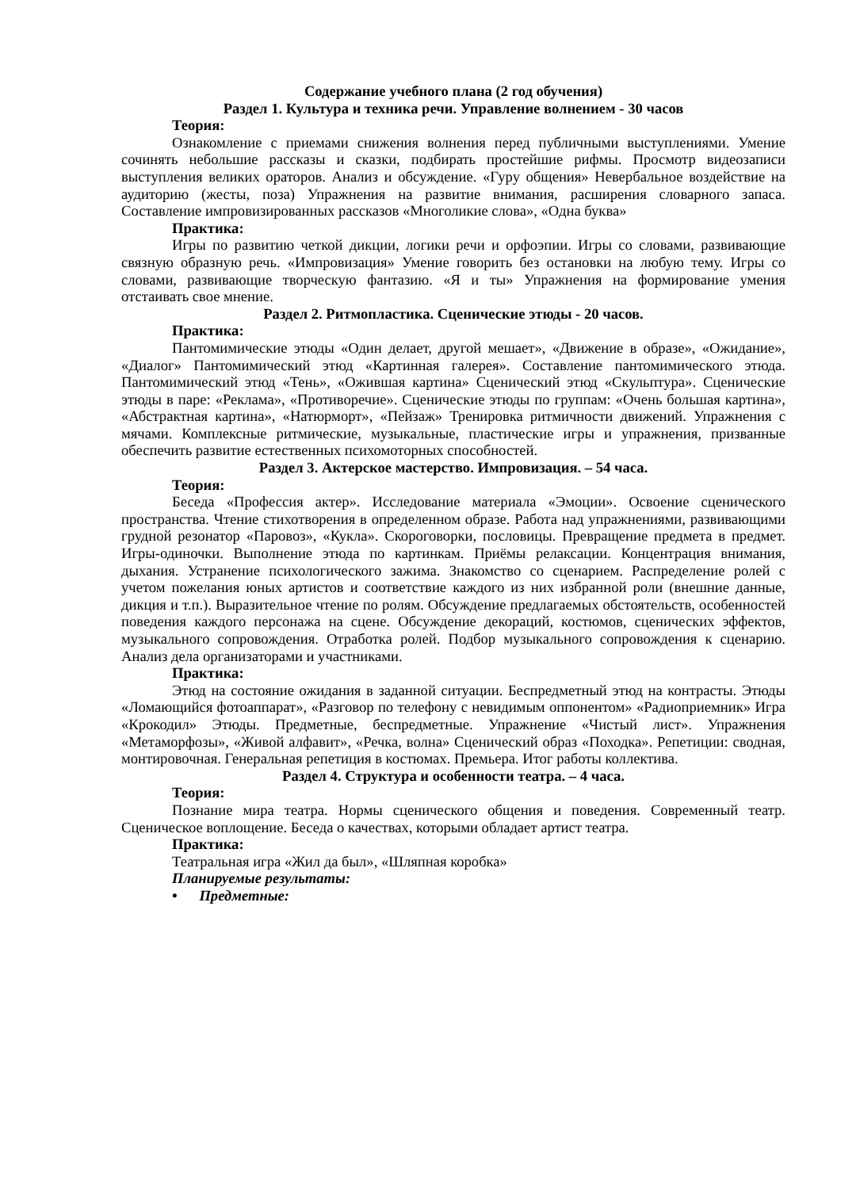Содержание учебного плана (2 год обучения)
Раздел 1. Культура и техника речи. Управление волнением - 30 часов
Теория:
Ознакомление с приемами снижения волнения перед публичными выступлениями. Умение сочинять небольшие рассказы и сказки, подбирать простейшие рифмы. Просмотр видеозаписи выступления великих ораторов. Анализ и обсуждение. «Гуру общения» Невербальное воздействие на аудиторию (жесты, поза) Упражнения на развитие внимания, расширения словарного запаса. Составление импровизированных рассказов «Многоликие слова», «Одна буква»
Практика:
Игры по развитию четкой дикции, логики речи и орфоэпии. Игры со словами, развивающие связную образную речь. «Импровизация» Умение говорить без остановки на любую тему. Игры со словами, развивающие творческую фантазию. «Я и ты» Упражнения на формирование умения отстаивать свое мнение.
Раздел 2. Ритмопластика. Сценические этюды - 20 часов.
Практика:
Пантомимические этюды «Один делает, другой мешает», «Движение в образе», «Ожидание», «Диалог» Пантомимический этюд «Картинная галерея». Составление пантомимического этюда. Пантомимический этюд «Тень», «Ожившая картина» Сценический этюд «Скульптура». Сценические этюды в паре: «Реклама», «Противоречие». Сценические этюды по группам: «Очень большая картина», «Абстрактная картина», «Натюрморт», «Пейзаж» Тренировка ритмичности движений. Упражнения с мячами. Комплексные ритмические, музыкальные, пластические игры и упражнения, призванные обеспечить развитие естественных психомоторных способностей.
Раздел 3. Актерское мастерство. Импровизация. – 54 часа.
Теория:
Беседа «Профессия актер». Исследование материала «Эмоции». Освоение сценического пространства. Чтение стихотворения в определенном образе. Работа над упражнениями, развивающими грудной резонатор «Паровоз», «Кукла». Скороговорки, пословицы. Превращение предмета в предмет. Игры-одиночки. Выполнение этюда по картинкам. Приёмы релаксации. Концентрация внимания, дыхания. Устранение психологического зажима. Знакомство со сценарием. Распределение ролей с учетом пожелания юных артистов и соответствие каждого из них избранной роли (внешние данные, дикция и т.п.). Выразительное чтение по ролям. Обсуждение предлагаемых обстоятельств, особенностей поведения каждого персонажа на сцене. Обсуждение декораций, костюмов, сценических эффектов, музыкального сопровождения. Отработка ролей. Подбор музыкального сопровождения к сценарию. Анализ дела организаторами и участниками.
Практика:
Этюд на состояние ожидания в заданной ситуации. Беспредметный этюд на контрасты. Этюды «Ломающийся фотоаппарат», «Разговор по телефону с невидимым оппонентом» «Радиоприемник» Игра «Крокодил» Этюды. Предметные, беспредметные. Упражнение «Чистый лист». Упражнения «Метаморфозы», «Живой алфавит», «Речка, волна» Сценический образ «Походка». Репетиции: сводная, монтировочная. Генеральная репетиция в костюмах. Премьера. Итог работы коллектива.
Раздел 4. Структура и особенности театра. – 4 часа.
Теория:
Познание мира театра. Нормы сценического общения и поведения. Современный театр. Сценическое воплощение. Беседа о качествах, которыми обладает артист театра.
Практика:
Театральная игра «Жил да был», «Шляпная коробка»
Планируемые результаты:
• Предметные: